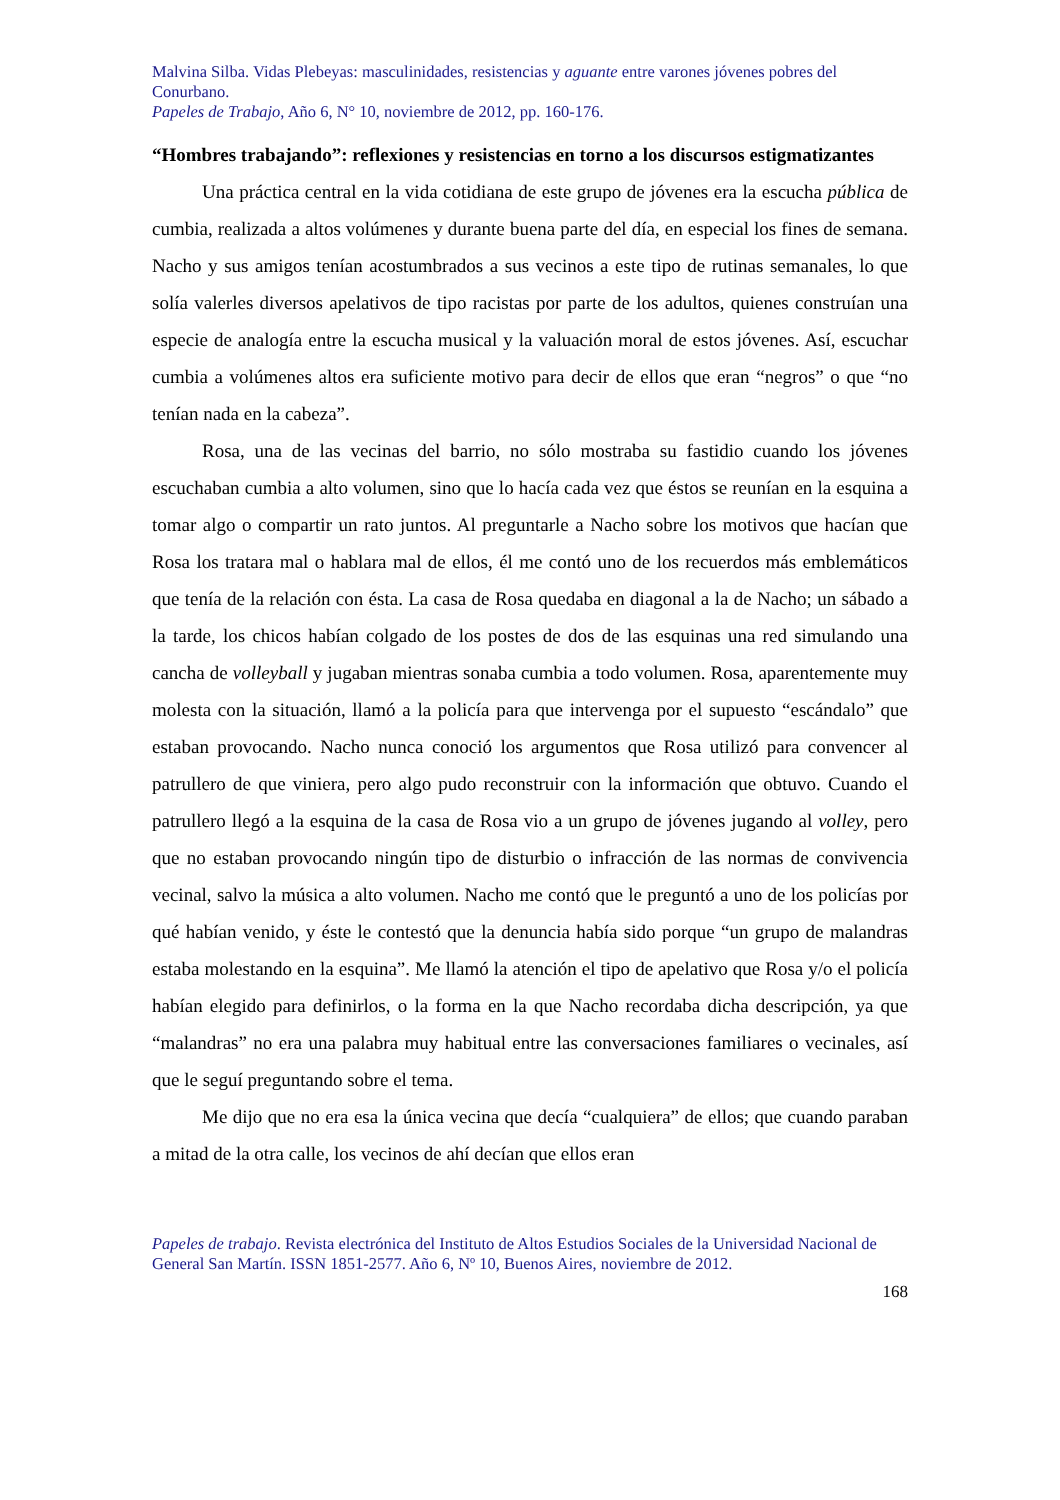Malvina Silba. Vidas Plebeyas: masculinidades, resistencias y aguante entre varones jóvenes pobres del Conurbano.
Papeles de Trabajo, Año 6, N° 10, noviembre de 2012, pp. 160-176.
“Hombres trabajando”: reflexiones y resistencias en torno a los discursos estigmatizantes
Una práctica central en la vida cotidiana de este grupo de jóvenes era la escucha pública de cumbia, realizada a altos volúmenes y durante buena parte del día, en especial los fines de semana. Nacho y sus amigos tenían acostumbrados a sus vecinos a este tipo de rutinas semanales, lo que solía valerles diversos apelativos de tipo racistas por parte de los adultos, quienes construían una especie de analogía entre la escucha musical y la valuación moral de estos jóvenes. Así, escuchar cumbia a volúmenes altos era suficiente motivo para decir de ellos que eran “negros” o que “no tenían nada en la cabeza”.
Rosa, una de las vecinas del barrio, no sólo mostraba su fastidio cuando los jóvenes escuchaban cumbia a alto volumen, sino que lo hacía cada vez que éstos se reunían en la esquina a tomar algo o compartir un rato juntos. Al preguntarle a Nacho sobre los motivos que hacían que Rosa los tratara mal o hablara mal de ellos, él me contó uno de los recuerdos más emblemáticos que tenía de la relación con ésta. La casa de Rosa quedaba en diagonal a la de Nacho; un sábado a la tarde, los chicos habían colgado de los postes de dos de las esquinas una red simulando una cancha de volleyball y jugaban mientras sonaba cumbia a todo volumen. Rosa, aparentemente muy molesta con la situación, llamó a la policía para que intervenga por el supuesto “escándalo” que estaban provocando. Nacho nunca conoció los argumentos que Rosa utilizó para convencer al patrullero de que viniera, pero algo pudo reconstruir con la información que obtuvo. Cuando el patrullero llegó a la esquina de la casa de Rosa vio a un grupo de jóvenes jugando al volley, pero que no estaban provocando ningún tipo de disturbio o infracción de las normas de convivencia vecinal, salvo la música a alto volumen. Nacho me contó que le preguntó a uno de los policías por qué habían venido, y éste le contestó que la denuncia había sido porque “un grupo de malandras estaba molestando en la esquina”. Me llamó la atención el tipo de apelativo que Rosa y/o el policía habían elegido para definirlos, o la forma en la que Nacho recordaba dicha descripción, ya que “malandras” no era una palabra muy habitual entre las conversaciones familiares o vecinales, así que le seguí preguntando sobre el tema.
Me dijo que no era esa la única vecina que decía “cualquiera” de ellos; que cuando paraban a mitad de la otra calle, los vecinos de ahí decían que ellos eran
Papeles de trabajo. Revista electrónica del Instituto de Altos Estudios Sociales de la Universidad Nacional de General San Martín. ISSN 1851-2577. Año 6, Nº 10, Buenos Aires, noviembre de 2012.
168